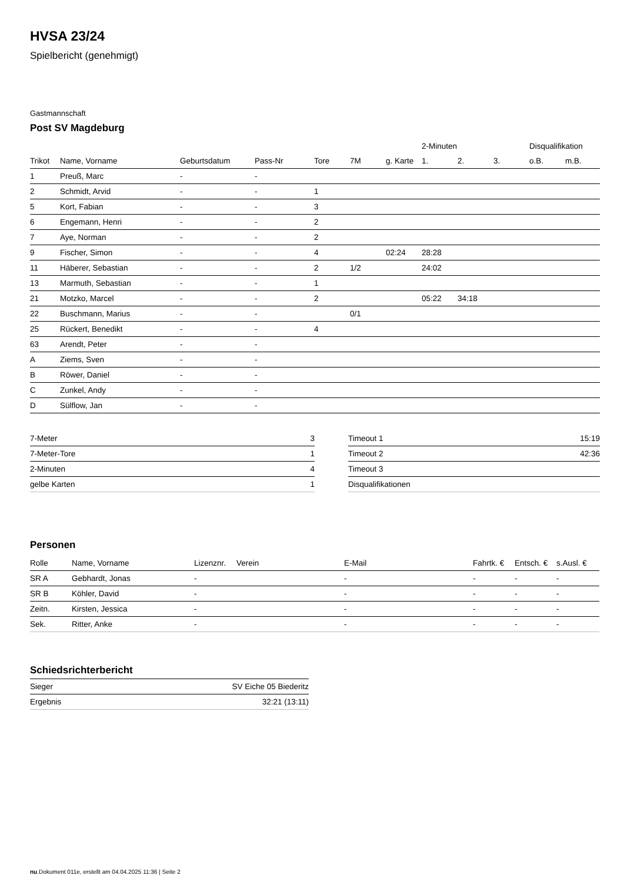HVSA 23/24
Spielbericht (genehmigt)
Gastmannschaft
Post SV Magdeburg
| | | | | | | | 2-Minuten | | | Disqualifikation | |
| --- | --- | --- | --- | --- | --- | --- | --- | --- | --- | --- | --- |
| Trikot | Name, Vorname | Geburtsdatum | Pass-Nr | Tore | 7M | g. Karte | 1. | 2. | 3. | o.B. | m.B. |
| 1 | Preuß, Marc | - | - | | | | | | | | |
| 2 | Schmidt, Arvid | - | - | 1 | | | | | | | |
| 5 | Kort, Fabian | - | - | 3 | | | | | | | |
| 6 | Engemann, Henri | - | - | 2 | | | | | | | |
| 7 | Aye, Norman | - | - | 2 | | | | | | | |
| 9 | Fischer, Simon | - | - | 4 | | 02:24 | 28:28 | | | | |
| 11 | Häberer, Sebastian | - | - | 2 | 1/2 | | 24:02 | | | | |
| 13 | Marmuth, Sebastian | - | - | 1 | | | | | | | |
| 21 | Motzko, Marcel | - | - | 2 | | | 05:22 | 34:18 | | | |
| 22 | Buschmann, Marius | - | - | | 0/1 | | | | | | |
| 25 | Rückert, Benedikt | - | - | 4 | | | | | | | |
| 63 | Arendt, Peter | - | - | | | | | | | | |
| A | Ziems, Sven | - | - | | | | | | | | |
| B | Röwer, Daniel | - | - | | | | | | | | |
| C | Zunkel, Andy | - | - | | | | | | | | |
| D | Sülflow, Jan | - | - | | | | | | | | |
| 7-Meter | 3 |
| 7-Meter-Tore | 1 |
| 2-Minuten | 4 |
| gelbe Karten | 1 |
| Timeout 1 | 15:19 |
| Timeout 2 | 42:36 |
| Timeout 3 | |
| Disqualifikationen | |
Personen
| Rolle | Name, Vorname | Lizenznr. | Verein | E-Mail | Fahrtk. € | Entsch. € | s.Ausl. € |
| --- | --- | --- | --- | --- | --- | --- | --- |
| SR A | Gebhardt, Jonas | - | | - | - | - | - |
| SR B | Köhler, David | - | | - | - | - | - |
| Zeitn. | Kirsten, Jessica | - | | - | - | - | - |
| Sek. | Ritter, Anke | - | | - | - | - | - |
Schiedsrichterbericht
| Sieger | SV Eiche 05 Biederitz |
| Ergebnis | 32:21 (13:11) |
nu.Dokument 011e, erstellt am 04.04.2025 11:36 | Seite 2